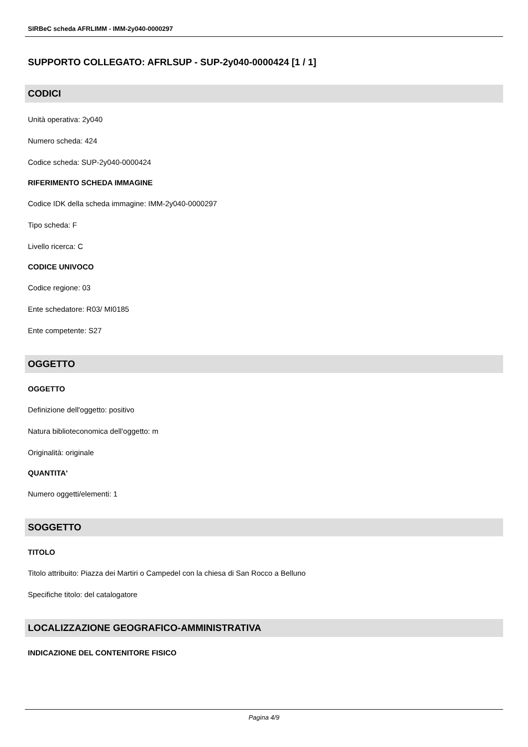SIRBeC scheda AFRLIMM - IMM-2y040-0000297
SUPPORTO COLLEGATO: AFRLSUP - SUP-2y040-0000424 [1 / 1]
CODICI
Unità operativa: 2y040
Numero scheda: 424
Codice scheda: SUP-2y040-0000424
RIFERIMENTO SCHEDA IMMAGINE
Codice IDK della scheda immagine: IMM-2y040-0000297
Tipo scheda: F
Livello ricerca: C
CODICE UNIVOCO
Codice regione: 03
Ente schedatore: R03/ MI0185
Ente competente: S27
OGGETTO
OGGETTO
Definizione dell'oggetto: positivo
Natura biblioteconomica dell'oggetto: m
Originalità: originale
QUANTITA'
Numero oggetti/elementi: 1
SOGGETTO
TITOLO
Titolo attribuito: Piazza dei Martiri o Campedel con la chiesa di San Rocco a Belluno
Specifiche titolo: del catalogatore
LOCALIZZAZIONE GEOGRAFICO-AMMINISTRATIVA
INDICAZIONE DEL CONTENITORE FISICO
Pagina 4/9